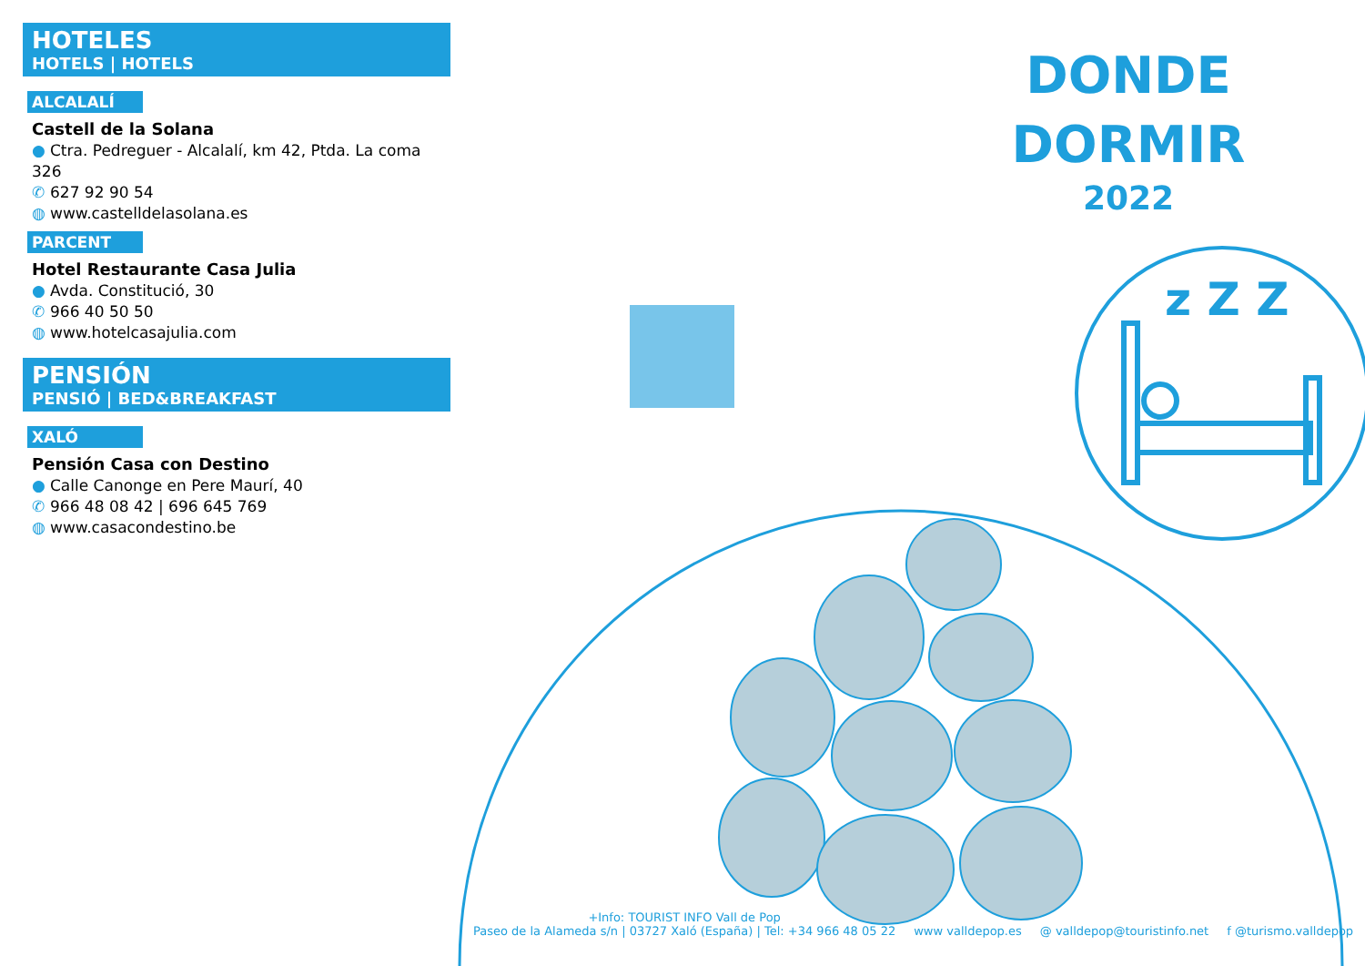HOTELES
HOTELS | HOTELS
ALCALALÍ
Castell de la Solana
● Ctra. Pedreguer - Alcalalí, km 42, Ptda. La coma 326
✆ 627 92 90 54
◍ www.castelldelasolana.es
PARCENT
Hotel Restaurante Casa Julia
● Avda. Constitució, 30
✆ 966 40 50 50
◍ www.hotelcasajulia.com
PENSIÓN
PENSIÓ | BED&BREAKFAST
XALÓ
Pensión Casa con Destino
● Calle Canonge en Pere Maurí, 40
✆ 966 48 08 42 | 696 645 769
◍ www.casacondestino.be
DONDE
DORMIR
2022
z Z Z
+Info: TOURIST INFO Vall de Pop
Paseo de la Alameda s/n | 03727 Xaló (España) | Tel: +34 966 48 05 22
www valldepop.es
@ valldepop@touristinfo.net
f @turismo.valldepop